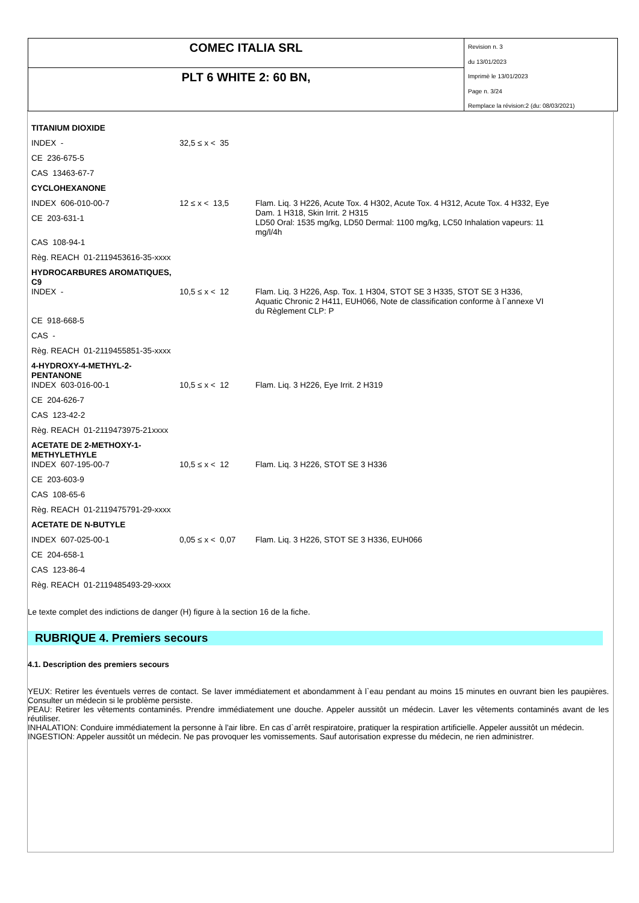COMEC ITALIA SRL
PLT 6 WHITE 2: 60 BN,
Revision n. 3
du 13/01/2023
Imprimè le 13/01/2023
Page n. 3/24
Remplace la révision:2 (du: 08/03/2021)
| TITANIUM DIOXIDE | | |
| INDEX - | 32,5 ≤ x < 35 | |
| CE 236-675-5 | | |
| CAS 13463-67-7 | | |
| CYCLOHEXANONE | | |
| INDEX 606-010-00-7 | 12 ≤ x < 13,5 | Flam. Liq. 3 H226, Acute Tox. 4 H302, Acute Tox. 4 H312, Acute Tox. 4 H332, Eye Dam. 1 H318, Skin Irrit. 2 H315 LD50 Oral: 1535 mg/kg, LD50 Dermal: 1100 mg/kg, LC50 Inhalation vapeurs: 11 mg/l/4h |
| CE 203-631-1 | | |
| CAS 108-94-1 | | |
| Règ. REACH 01-2119453616-35-xxxx | | |
| HYDROCARBURES AROMATIQUES, C9 | | |
| INDEX - | 10,5 ≤ x < 12 | Flam. Liq. 3 H226, Asp. Tox. 1 H304, STOT SE 3 H335, STOT SE 3 H336, Aquatic Chronic 2 H411, EUH066, Note de classification conforme à l`annexe VI du Règlement CLP: P |
| CE 918-668-5 | | |
| CAS - | | |
| Règ. REACH 01-2119455851-35-xxxx | | |
| 4-HYDROXY-4-METHYL-2-PENTANONE | | |
| INDEX 603-016-00-1 | 10,5 ≤ x < 12 | Flam. Liq. 3 H226, Eye Irrit. 2 H319 |
| CE 204-626-7 | | |
| CAS 123-42-2 | | |
| Règ. REACH 01-2119473975-21xxxx | | |
| ACETATE DE 2-METHOXY-1-METHYLETHYLE | | |
| INDEX 607-195-00-7 | 10,5 ≤ x < 12 | Flam. Liq. 3 H226, STOT SE 3 H336 |
| CE 203-603-9 | | |
| CAS 108-65-6 | | |
| Règ. REACH 01-2119475791-29-xxxx | | |
| ACETATE DE N-BUTYLE | | |
| INDEX 607-025-00-1 | 0,05 ≤ x < 0,07 | Flam. Liq. 3 H226, STOT SE 3 H336, EUH066 |
| CE 204-658-1 | | |
| CAS 123-86-4 | | |
| Règ. REACH 01-2119485493-29-xxxx | | |
Le texte complet des indictions de danger (H) figure à la section 16 de la fiche.
RUBRIQUE 4. Premiers secours
4.1. Description des premiers secours
YEUX: Retirer les éventuels verres de contact. Se laver immédiatement et abondamment à l`eau pendant au moins 15 minutes en ouvrant bien les paupières. Consulter un médecin si le problème persiste.
PEAU: Retirer les vêtements contaminés. Prendre immédiatement une douche. Appeler aussitôt un médecin. Laver les vêtements contaminés avant de les réutiliser.
INHALATION: Conduire immédiatement la personne à l'air libre. En cas d`arrêt respiratoire, pratiquer la respiration artificielle. Appeler aussitôt un médecin.
INGESTION: Appeler aussitôt un médecin. Ne pas provoquer les vomissements. Sauf autorisation expresse du médecin, ne rien administrer.